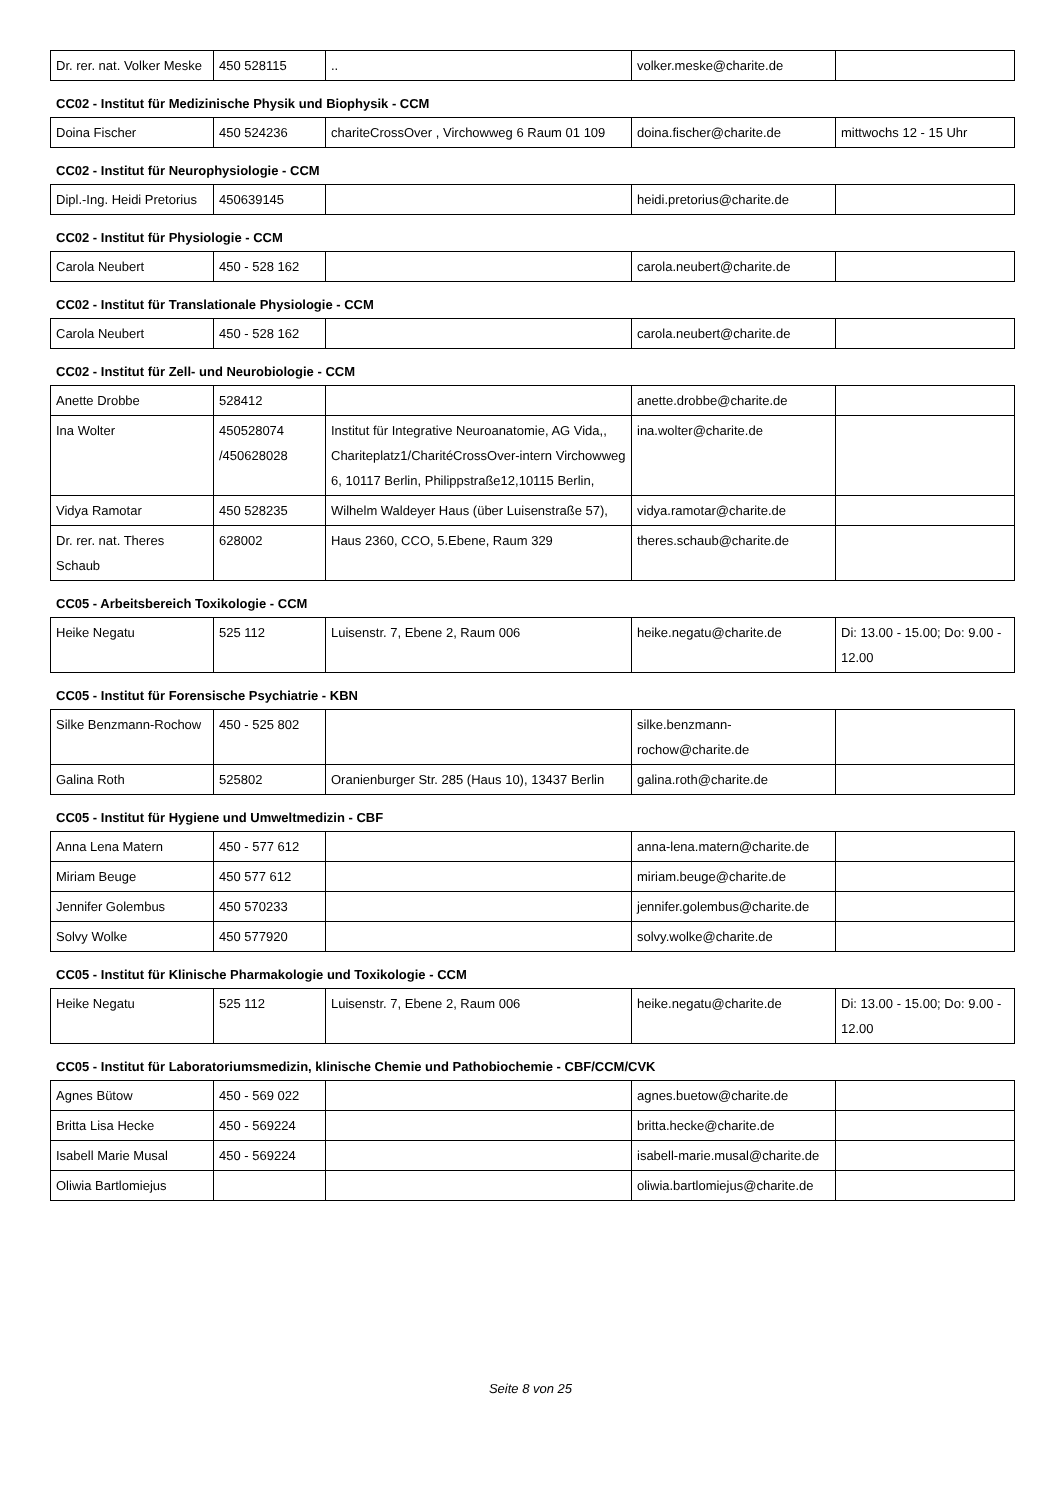| Dr. rer. nat. Volker Meske | 450 528115 | .. | volker.meske@charite.de | |
CC02 - Institut für Medizinische Physik und Biophysik - CCM
| Doina Fischer | 450 524236 | chariteCrossOver , Virchowweg 6 Raum 01 109 | doina.fischer@charite.de | mittwochs 12 - 15 Uhr |
CC02 - Institut für Neurophysiologie - CCM
| Dipl.-Ing. Heidi Pretorius | 450639145 | | heidi.pretorius@charite.de | |
CC02 - Institut für Physiologie - CCM
| Carola Neubert | 450 - 528 162 | | carola.neubert@charite.de | |
CC02 - Institut für Translationale Physiologie - CCM
| Carola Neubert | 450 - 528 162 | | carola.neubert@charite.de | |
CC02 - Institut für Zell- und Neurobiologie - CCM
| Anette Drobbe | 528412 | | anette.drobbe@charite.de | |
| Ina Wolter | 450528074 /450628028 | Institut für Integrative Neuroanatomie, AG Vida,, Chariteplatz1/CharitéCrossOver-intern Virchowweg 6, 10117 Berlin, Philippstraße12,10115 Berlin, | ina.wolter@charite.de | |
| Vidya Ramotar | 450 528235 | Wilhelm Waldeyer Haus (über Luisenstraße 57), | vidya.ramotar@charite.de | |
| Dr. rer. nat. Theres Schaub | 628002 | Haus 2360, CCO, 5.Ebene, Raum 329 | theres.schaub@charite.de | |
CC05 - Arbeitsbereich Toxikologie - CCM
| Heike Negatu | 525 112 | Luisenstr. 7, Ebene 2, Raum 006 | heike.negatu@charite.de | Di: 13.00 - 15.00; Do: 9.00 - 12.00 |
CC05 - Institut für Forensische Psychiatrie - KBN
| Silke Benzmann-Rochow | 450 - 525 802 | | silke.benzmann-rochow@charite.de | |
| Galina Roth | 525802 | Oranienburger Str. 285 (Haus 10), 13437 Berlin | galina.roth@charite.de | |
CC05 - Institut für Hygiene und Umweltmedizin - CBF
| Anna Lena Matern | 450 - 577 612 | | anna-lena.matern@charite.de | |
| Miriam Beuge | 450 577 612 | | miriam.beuge@charite.de | |
| Jennifer Golembus | 450 570233 | | jennifer.golembus@charite.de | |
| Solvy Wolke | 450 577920 | | solvy.wolke@charite.de | |
CC05 - Institut für Klinische Pharmakologie und Toxikologie - CCM
| Heike Negatu | 525 112 | Luisenstr. 7, Ebene 2, Raum 006 | heike.negatu@charite.de | Di: 13.00 - 15.00; Do: 9.00 - 12.00 |
CC05 - Institut für Laboratoriumsmedizin, klinische Chemie und Pathobiochemie - CBF/CCM/CVK
| Agnes Bütow | 450 - 569 022 | | agnes.buetow@charite.de | |
| Britta Lisa Hecke | 450 - 569224 | | britta.hecke@charite.de | |
| Isabell Marie Musal | 450 - 569224 | | isabell-marie.musal@charite.de | |
| Oliwia Bartlomiejus | | | oliwia.bartlomiejus@charite.de | |
Seite 8 von 25